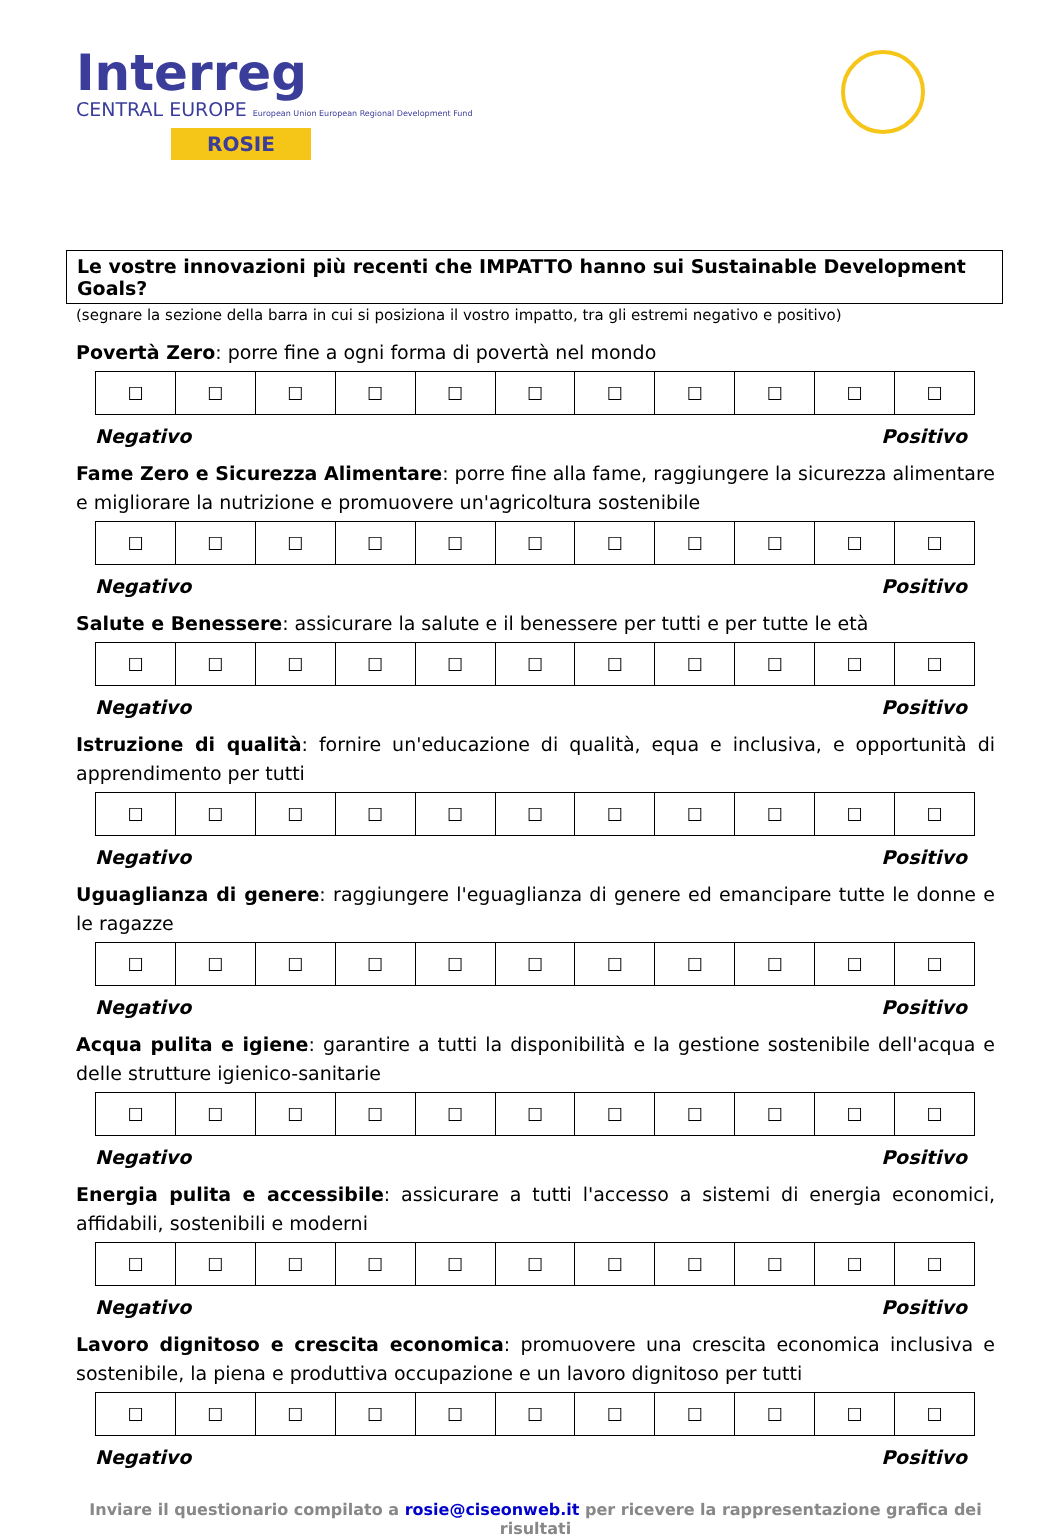Interreg
CENTRAL EUROPE European Union European Regional Development Fund
ROSIE
Le vostre innovazioni più recenti che IMPATTO hanno sui Sustainable Development Goals?
(segnare la sezione della barra in cui si posiziona il vostro impatto, tra gli estremi negativo e positivo)
Povertà Zero: porre fine a ogni forma di povertà nel mondo
| ☐ | ☐ | ☐ | ☐ | ☐ | ☐ | ☐ | ☐ | ☐ | ☐ | ☐ |
Negativo Positivo
Fame Zero e Sicurezza Alimentare: porre fine alla fame, raggiungere la sicurezza alimentare e migliorare la nutrizione e promuovere un'agricoltura sostenibile
| ☐ | ☐ | ☐ | ☐ | ☐ | ☐ | ☐ | ☐ | ☐ | ☐ | ☐ |
Negativo Positivo
Salute e Benessere: assicurare la salute e il benessere per tutti e per tutte le età
| ☐ | ☐ | ☐ | ☐ | ☐ | ☐ | ☐ | ☐ | ☐ | ☐ | ☐ |
Negativo Positivo
Istruzione di qualità: fornire un'educazione di qualità, equa e inclusiva, e opportunità di apprendimento per tutti
| ☐ | ☐ | ☐ | ☐ | ☐ | ☐ | ☐ | ☐ | ☐ | ☐ | ☐ |
Negativo Positivo
Uguaglianza di genere: raggiungere l'eguaglianza di genere ed emancipare tutte le donne e le ragazze
| ☐ | ☐ | ☐ | ☐ | ☐ | ☐ | ☐ | ☐ | ☐ | ☐ | ☐ |
Negativo Positivo
Acqua pulita e igiene: garantire a tutti la disponibilità e la gestione sostenibile dell'acqua e delle strutture igienico-sanitarie
| ☐ | ☐ | ☐ | ☐ | ☐ | ☐ | ☐ | ☐ | ☐ | ☐ | ☐ |
Negativo Positivo
Energia pulita e accessibile: assicurare a tutti l'accesso a sistemi di energia economici, affidabili, sostenibili e moderni
| ☐ | ☐ | ☐ | ☐ | ☐ | ☐ | ☐ | ☐ | ☐ | ☐ | ☐ |
Negativo Positivo
Lavoro dignitoso e crescita economica: promuovere una crescita economica inclusiva e sostenibile, la piena e produttiva occupazione e un lavoro dignitoso per tutti
| ☐ | ☐ | ☐ | ☐ | ☐ | ☐ | ☐ | ☐ | ☐ | ☐ | ☐ |
Negativo Positivo
Inviare il questionario compilato a rosie@ciseonweb.it per ricevere la rappresentazione grafica dei risultati